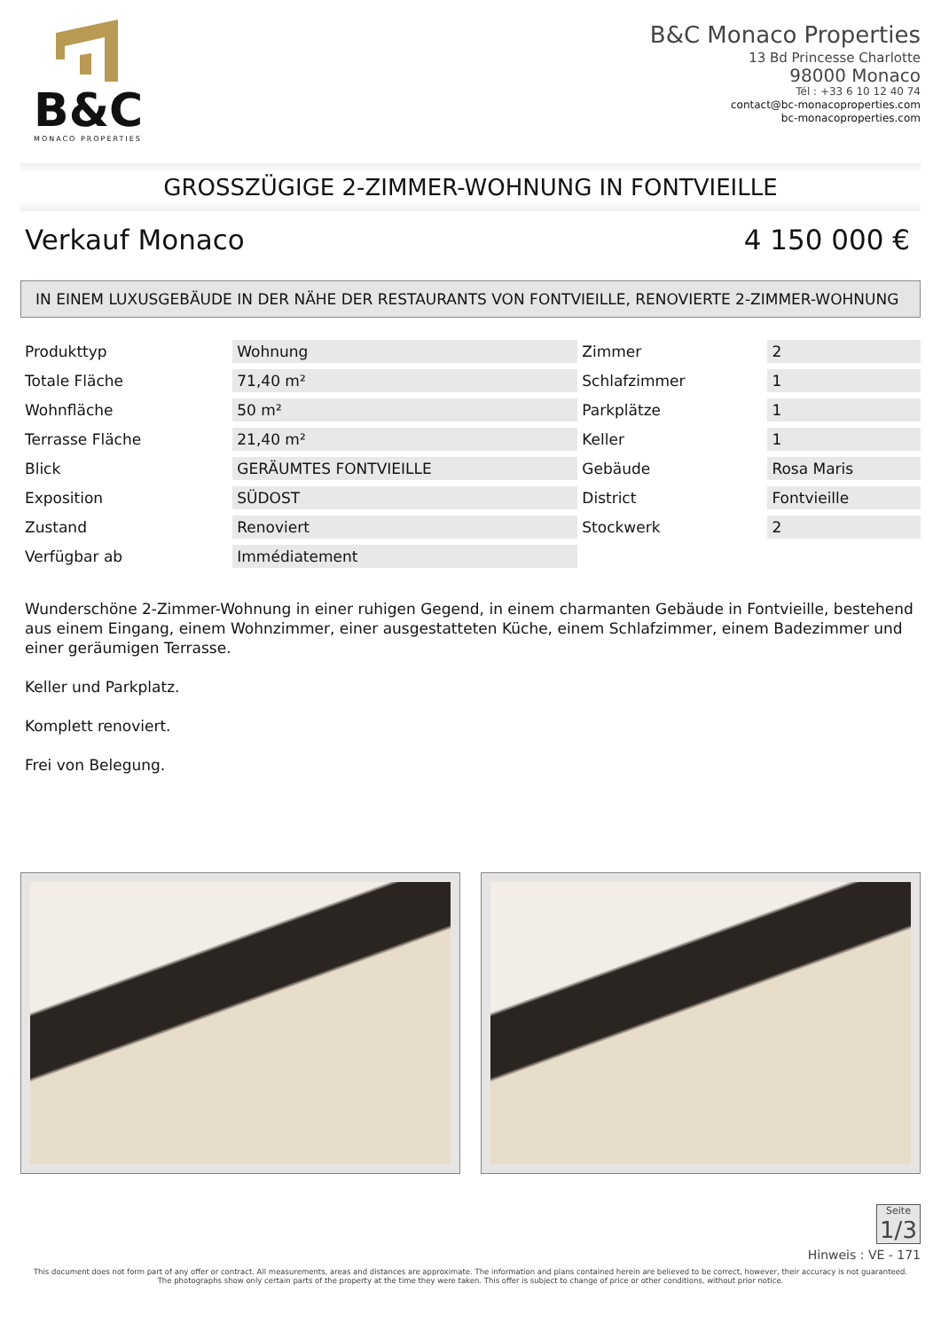B&C
MONACO PROPERTIES
B&C Monaco Properties
13 Bd Princesse Charlotte
98000 Monaco
Tél : +33 6 10 12 40 74
contact@bc-monacoproperties.com
bc-monacoproperties.com
GROSSZÜGIGE 2-ZIMMER-WOHNUNG IN FONTVIEILLE
Verkauf Monaco 4 150 000 €
IN EINEM LUXUSGEBÄUDE IN DER NÄHE DER RESTAURANTS VON FONTVIEILLE, RENOVIERTE 2-ZIMMER-WOHNUNG
| Produkttyp | Wohnung | Zimmer | 2 |
| Totale Fläche | 71,40 m² | Schlafzimmer | 1 |
| Wohnfläche | 50 m² | Parkplätze | 1 |
| Terrasse Fläche | 21,40 m² | Keller | 1 |
| Blick | GERÄUMTES FONTVIEILLE | Gebäude | Rosa Maris |
| Exposition | SÜDOST | District | Fontvieille |
| Zustand | Renoviert | Stockwerk | 2 |
| Verfügbar ab | Immédiatement | | |
Wunderschöne 2-Zimmer-Wohnung in einer ruhigen Gegend, in einem charmanten Gebäude in Fontvieille, bestehend aus einem Eingang, einem Wohnzimmer, einer ausgestatteten Küche, einem Schlafzimmer, einem Badezimmer und einer geräumigen Terrasse.
Keller und Parkplatz.
Komplett renoviert.
Frei von Belegung.
Seite
1/3
Hinweis : VE - 171
This document does not form part of any offer or contract. All measurements, areas and distances are approximate. The information and plans contained herein are believed to be correct, however, their accuracy is not guaranteed. The photographs show only certain parts of the property at the time they were taken. This offer is subject to change of price or other conditions, without prior notice.